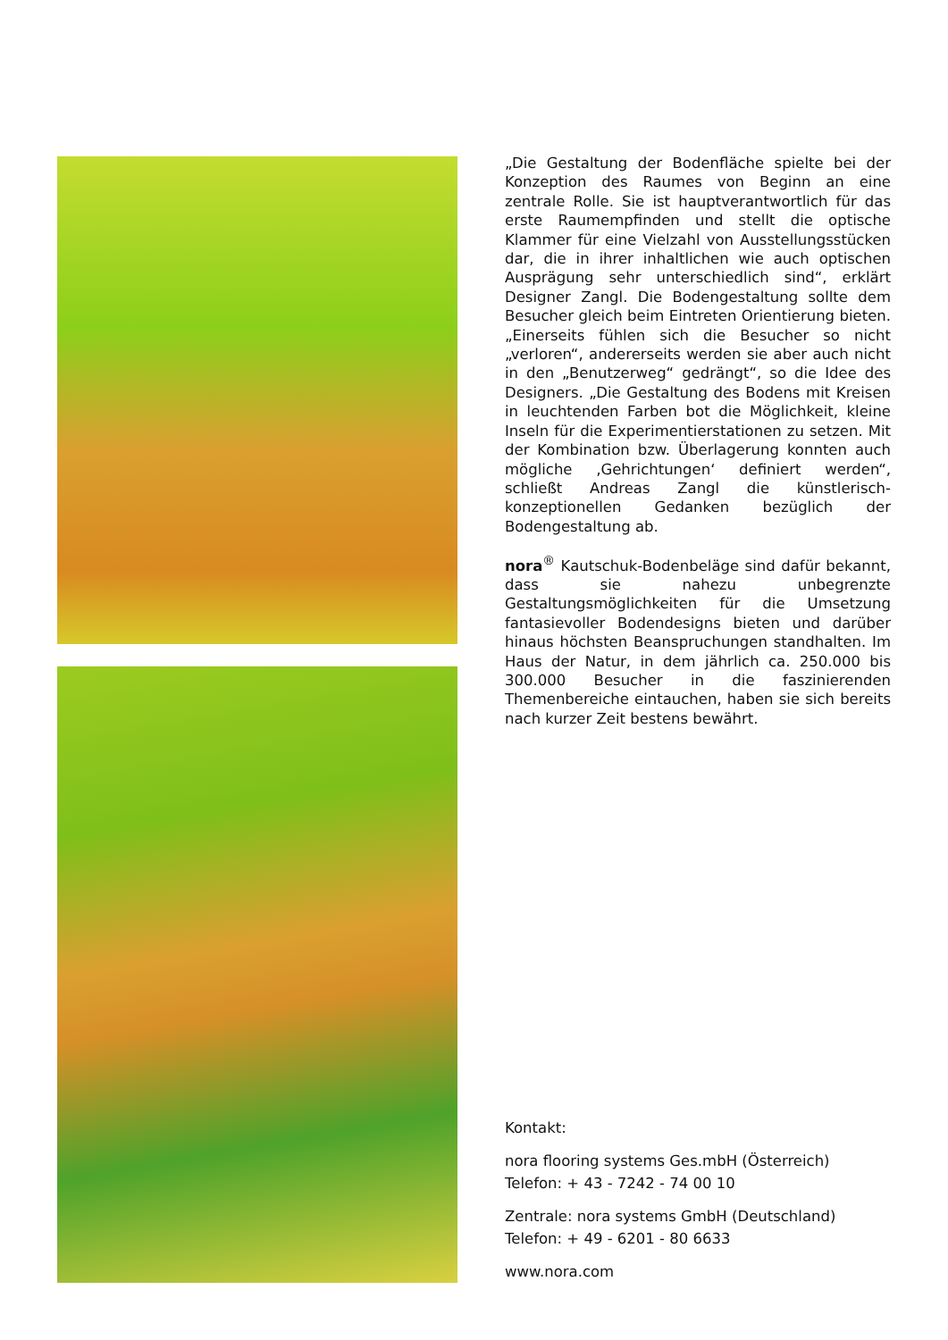„Die Gestaltung der Bodenfläche spielte bei der Konzeption des Raumes von Beginn an eine zentrale Rolle. Sie ist hauptverantwortlich für das erste Raumempfinden und stellt die optische Klammer für eine Vielzahl von Ausstellungsstücken dar, die in ihrer inhaltlichen wie auch optischen Ausprägung sehr unterschiedlich sind“, erklärt Designer Zangl. Die Bodengestaltung sollte dem Besucher gleich beim Eintreten Orientierung bieten. „Einerseits fühlen sich die Besucher so nicht „verloren“, andererseits werden sie aber auch nicht in den „Benutzerweg“ gedrängt“, so die Idee des Designers. „Die Gestaltung des Bodens mit Kreisen in leuchtenden Farben bot die Möglichkeit, kleine Inseln für die Experimentierstationen zu setzen. Mit der Kombination bzw. Überlagerung konnten auch mögliche ‚Gehrichtungen‘ definiert werden“, schließt Andreas Zangl die künstlerisch-konzeptionellen Gedanken bezüglich der Bodengestaltung ab.
nora<sup>®</sup> Kautschuk-Bodenbeläge sind dafür bekannt, dass sie nahezu unbegrenzte Gestaltungsmöglichkeiten für die Umsetzung fantasievoller Bodendesigns bieten und darüber hinaus höchsten Beanspruchungen standhalten. Im Haus der Natur, in dem jährlich ca. 250.000 bis 300.000 Besucher in die faszinierenden Themenbereiche eintauchen, haben sie sich bereits nach kurzer Zeit bestens bewährt.
Kontakt:
nora flooring systems Ges.mbH (Österreich)
Telefon: + 43 - 7242 - 74 00 10
Zentrale: nora systems GmbH (Deutschland)
Telefon: + 49 - 6201 - 80 6633
www.nora.com